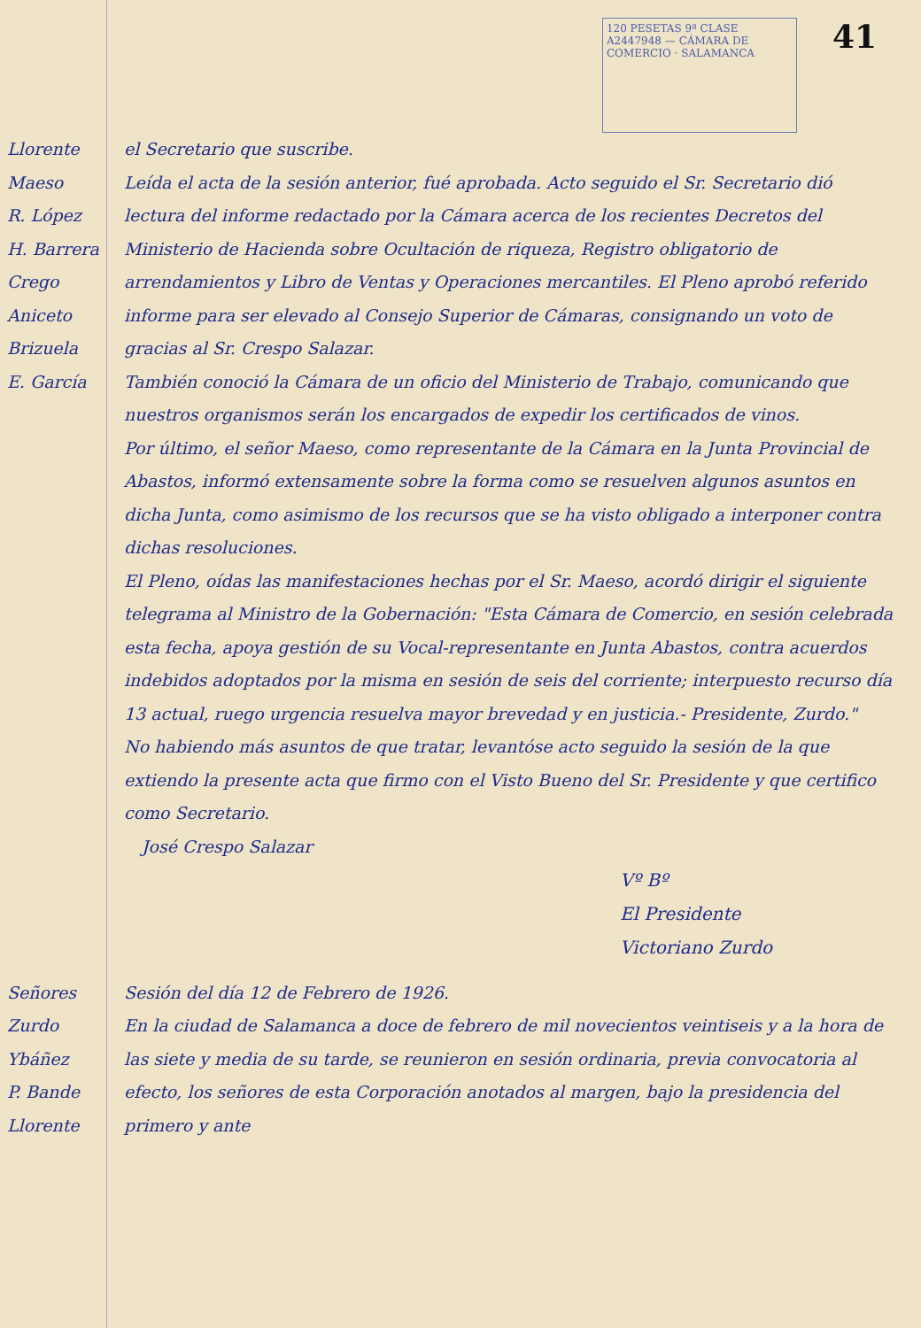120 PESETAS 9ª CLASE A2447948 — CÁMARA DE COMERCIO · SALAMANCA
41
Llorente
Maeso
R. López
H. Barrera
Crego
Aniceto
Brizuela
E. García
el Secretario que suscribe.
Leída el acta de la sesión anterior, fué aprobada. Acto seguido el Sr. Secretario dió lectura del informe redactado por la Cámara acerca de los recientes Decretos del Ministerio de Hacienda sobre Ocultación de riqueza, Registro obligatorio de arrendamientos y Libro de Ventas y Operaciones mercantiles. El Pleno aprobó referido informe para ser elevado al Consejo Superior de Cámaras, consignando un voto de gracias al Sr. Crespo Salazar.
También conoció la Cámara de un oficio del Ministerio de Trabajo, comunicando que nuestros organismos serán los encargados de expedir los certificados de vinos.
Por último, el señor Maeso, como representante de la Cámara en la Junta Provincial de Abastos, informó extensamente sobre la forma como se resuelven algunos asuntos en dicha Junta, como asimismo de los recursos que se ha visto obligado a interponer contra dichas resoluciones.
El Pleno, oídas las manifestaciones hechas por el Sr. Maeso, acordó dirigir el siguiente telegrama al Ministro de la Gobernación: "Esta Cámara de Comercio, en sesión celebrada esta fecha, apoya gestión de su Vocal-representante en Junta Abastos, contra acuerdos indebidos adoptados por la misma en sesión de seis del corriente; interpuesto recurso día 13 actual, ruego urgencia resuelva mayor brevedad y en justicia.- Presidente, Zurdo."
No habiendo más asuntos de que tratar, levantóse acto seguido la sesión de la que extiendo la presente acta que firmo con el Visto Bueno del Sr. Presidente y que certifico como Secretario.
José Crespo Salazar
Vº Bº
El Presidente
Victoriano Zurdo
Señores
Zurdo
Ybáñez
P. Bande
Llorente
Sesión del día 12 de Febrero de 1926.
En la ciudad de Salamanca a doce de febrero de mil novecientos veintiseis y a la hora de las siete y media de su tarde, se reunieron en sesión ordinaria, previa convocatoria al efecto, los señores de esta Corporación anotados al margen, bajo la presidencia del primero y ante